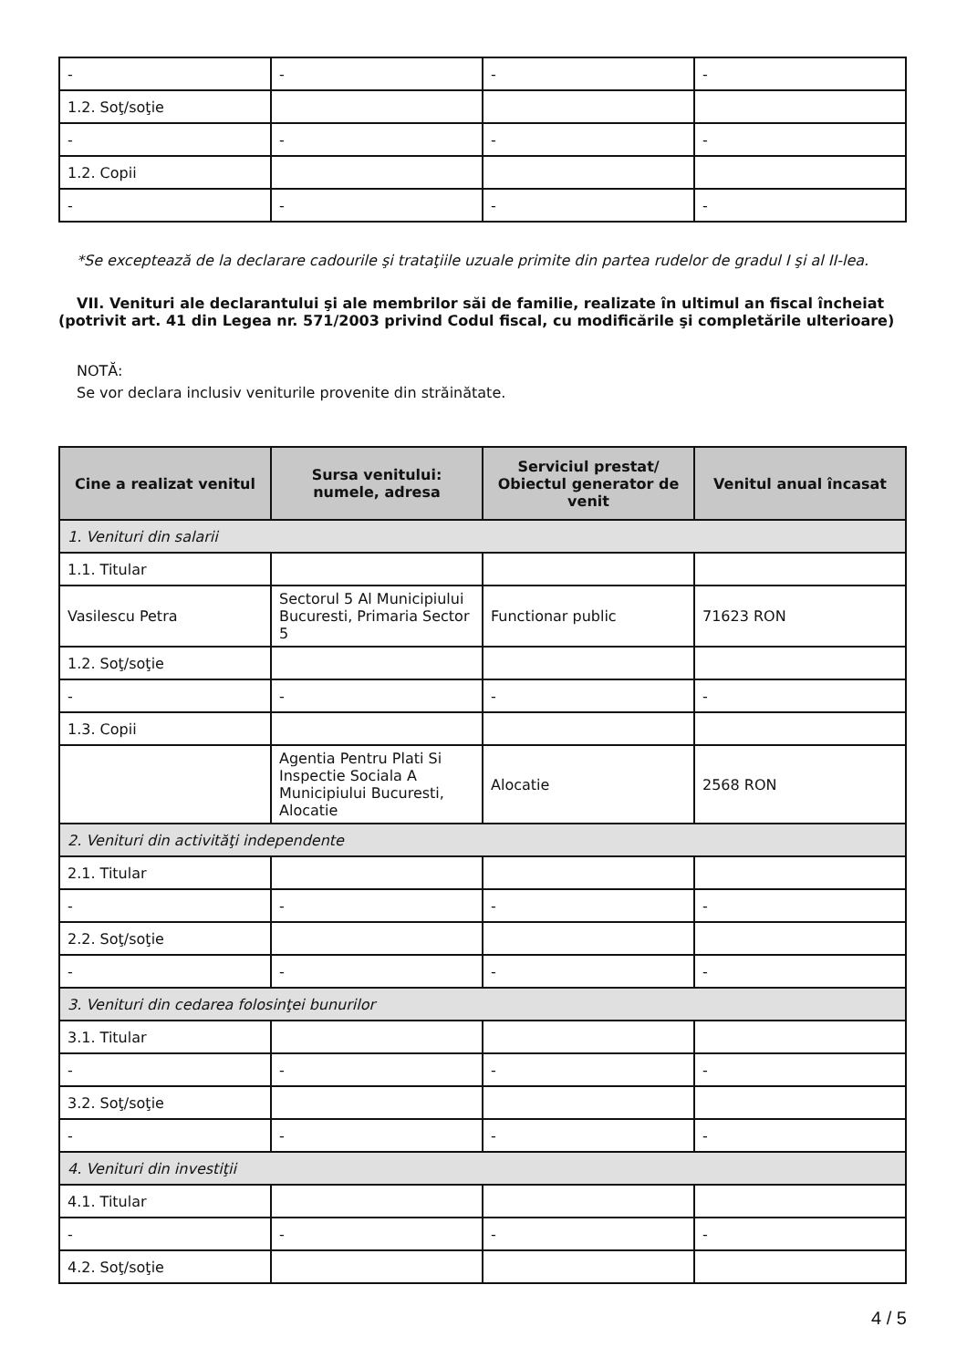| - | - | - | - |
| 1.2. Soţ/soţie | | | |
| - | - | - | - |
| 1.2. Copii | | | |
| - | - | - | - |
*Se exceptează de la declarare cadourile şi trataţiile uzuale primite din partea rudelor de gradul I şi al II-lea.
VII. Venituri ale declarantului şi ale membrilor săi de familie, realizate în ultimul an fiscal încheiat (potrivit art. 41 din Legea nr. 571/2003 privind Codul fiscal, cu modificările şi completările ulterioare)
NOTĂ:
Se vor declara inclusiv veniturile provenite din străinătate.
| Cine a realizat venitul | Sursa venitului: numele, adresa | Serviciul prestat/ Obiectul generator de venit | Venitul anual încasat |
| --- | --- | --- | --- |
| 1. Venituri din salarii | | | |
| 1.1. Titular | | | |
| Vasilescu Petra | Sectorul 5 Al Municipiului Bucuresti, Primaria Sector 5 | Functionar public | 71623 RON |
| 1.2. Soţ/soţie | | | |
| - | - | - | - |
| 1.3. Copii | | | |
| | Agentia Pentru Plati Si Inspectie Sociala A Municipiului Bucuresti, Alocatie | Alocatie | 2568 RON |
| 2. Venituri din activităţi independente | | | |
| 2.1. Titular | | | |
| - | - | - | - |
| 2.2. Soţ/soţie | | | |
| - | - | - | - |
| 3. Venituri din cedarea folosinţei bunurilor | | | |
| 3.1. Titular | | | |
| - | - | - | - |
| 3.2. Soţ/soţie | | | |
| - | - | - | - |
| 4. Venituri din investiţii | | | |
| 4.1. Titular | | | |
| - | - | - | - |
| 4.2. Soţ/soţie | | | |
4 / 5